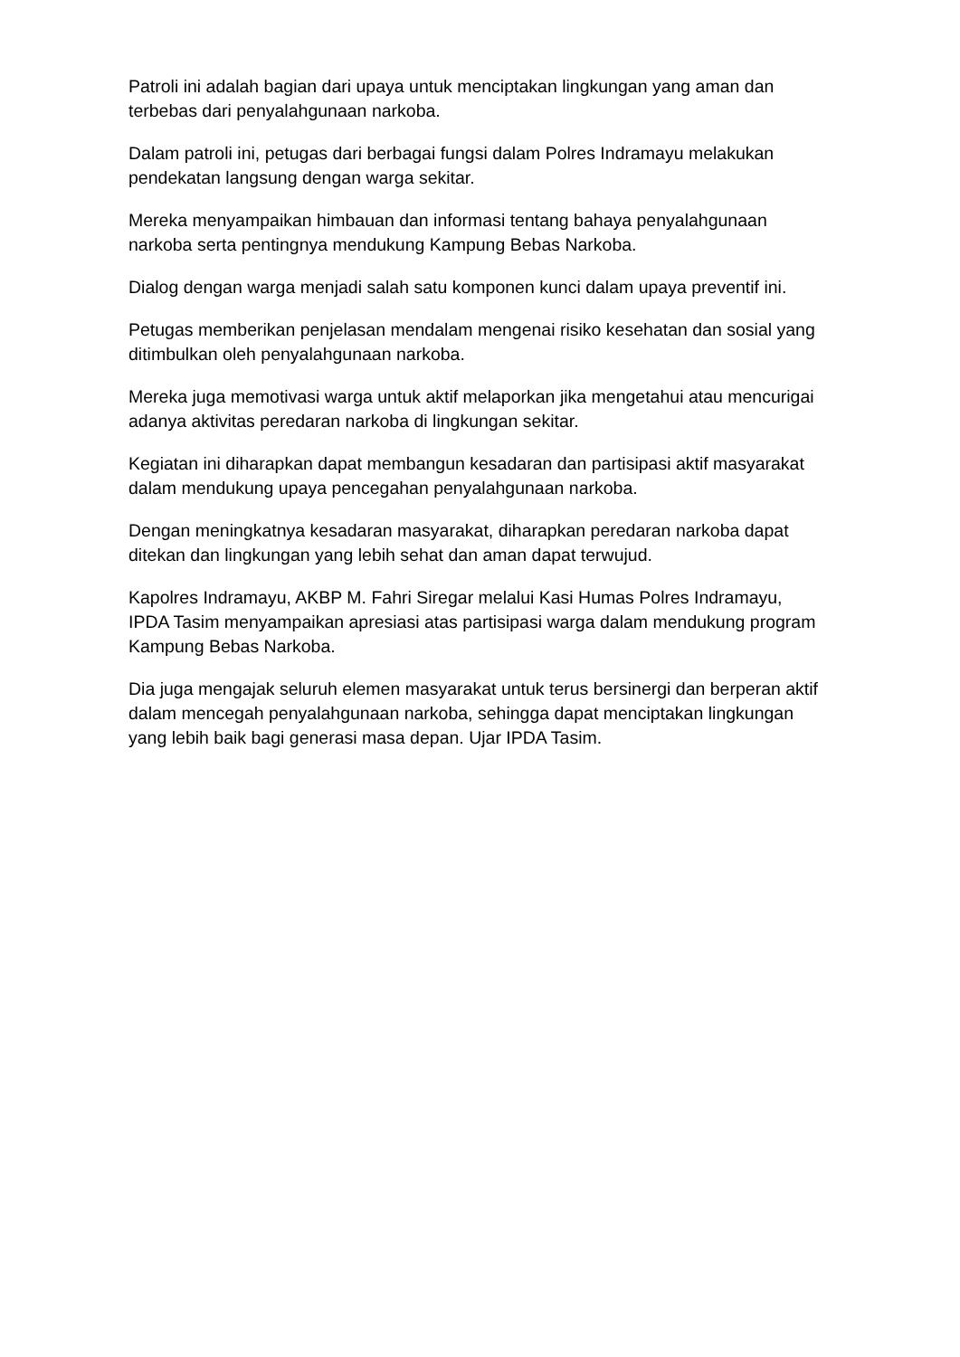Patroli ini adalah bagian dari upaya untuk menciptakan lingkungan yang aman dan terbebas dari penyalahgunaan narkoba.
Dalam patroli ini, petugas dari berbagai fungsi dalam Polres Indramayu melakukan pendekatan langsung dengan warga sekitar.
Mereka menyampaikan himbauan dan informasi tentang bahaya penyalahgunaan narkoba serta pentingnya mendukung Kampung Bebas Narkoba.
Dialog dengan warga menjadi salah satu komponen kunci dalam upaya preventif ini.
Petugas memberikan penjelasan mendalam mengenai risiko kesehatan dan sosial yang ditimbulkan oleh penyalahgunaan narkoba.
Mereka juga memotivasi warga untuk aktif melaporkan jika mengetahui atau mencurigai adanya aktivitas peredaran narkoba di lingkungan sekitar.
Kegiatan ini diharapkan dapat membangun kesadaran dan partisipasi aktif masyarakat dalam mendukung upaya pencegahan penyalahgunaan narkoba.
Dengan meningkatnya kesadaran masyarakat, diharapkan peredaran narkoba dapat ditekan dan lingkungan yang lebih sehat dan aman dapat terwujud.
Kapolres Indramayu, AKBP M. Fahri Siregar melalui Kasi Humas Polres Indramayu, IPDA Tasim menyampaikan apresiasi atas partisipasi warga dalam mendukung program Kampung Bebas Narkoba.
Dia juga mengajak seluruh elemen masyarakat untuk terus bersinergi dan berperan aktif dalam mencegah penyalahgunaan narkoba, sehingga dapat menciptakan lingkungan yang lebih baik bagi generasi masa depan. Ujar IPDA Tasim.